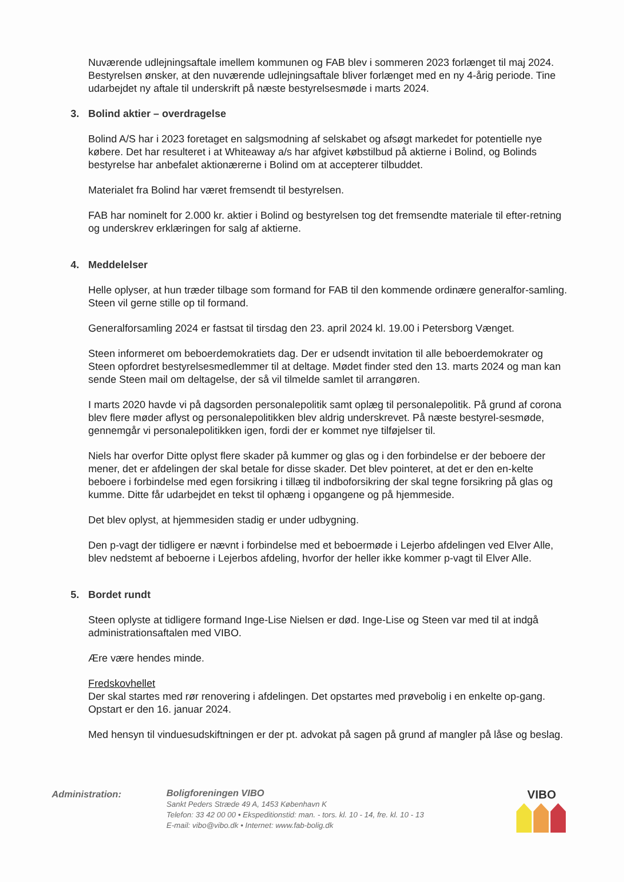Nuværende udlejningsaftale imellem kommunen og FAB blev i sommeren 2023 forlænget til maj 2024. Bestyrelsen ønsker, at den nuværende udlejningsaftale bliver forlænget med en ny 4-årig periode. Tine udarbejdet ny aftale til underskrift på næste bestyrelsesmøde i marts 2024.
3. Bolind aktier – overdragelse
Bolind A/S har i 2023 foretaget en salgsmodning af selskabet og afsøgt markedet for potentielle nye købere. Det har resulteret i at Whiteaway a/s har afgivet købstilbud på aktierne i Bolind, og Bolinds bestyrelse har anbefalet aktionærerne i Bolind om at accepterer tilbuddet.
Materialet fra Bolind har været fremsendt til bestyrelsen.
FAB har nominelt for 2.000 kr. aktier i Bolind og bestyrelsen tog det fremsendte materiale til efter-retning og underskrev erklæringen for salg af aktierne.
4. Meddelelser
Helle oplyser, at hun træder tilbage som formand for FAB til den kommende ordinære generalfor-samling. Steen vil gerne stille op til formand.
Generalforsamling 2024 er fastsat til tirsdag den 23. april 2024 kl. 19.00 i Petersborg Vænget.
Steen informeret om beboerdemokratiets dag. Der er udsendt invitation til alle beboerdemokrater og Steen opfordret bestyrelsesmedlemmer til at deltage. Mødet finder sted den 13. marts 2024 og man kan sende Steen mail om deltagelse, der så vil tilmelde samlet til arrangøren.
I marts 2020 havde vi på dagsorden personalepolitik samt oplæg til personalepolitik. På grund af corona blev flere møder aflyst og personalepolitikken blev aldrig underskrevet. På næste bestyrel-sesmøde, gennemgår vi personalepolitikken igen, fordi der er kommet nye tilføjelser til.
Niels har overfor Ditte oplyst flere skader på kummer og glas og i den forbindelse er der beboere der mener, det er afdelingen der skal betale for disse skader. Det blev pointeret, at det er den en-kelte beboere i forbindelse med egen forsikring i tillæg til indboforsikring der skal tegne forsikring på glas og kumme. Ditte får udarbejdet en tekst til ophæng i opgangene og på hjemmeside.
Det blev oplyst, at hjemmesiden stadig er under udbygning.
Den p-vagt der tidligere er nævnt i forbindelse med et beboermøde i Lejerbo afdelingen ved Elver Alle, blev nedstemt af beboerne i Lejerbos afdeling, hvorfor der heller ikke kommer p-vagt til Elver Alle.
5. Bordet rundt
Steen oplyste at tidligere formand Inge-Lise Nielsen er død. Inge-Lise og Steen var med til at indgå administrationsaftalen med VIBO.
Ære være hendes minde.
Fredskovhellet
Der skal startes med rør renovering i afdelingen. Det opstartes med prøvebolig i en enkelte op-gang. Opstart er den 16. januar 2024.
Med hensyn til vinduesudskiftningen er der pt. advokat på sagen på grund af mangler på låse og beslag.
Administration:
Boligforeningen VIBO
Sankt Peders Stræde 49 A, 1453 København K
Telefon: 33 42 00 00 • Ekspeditionstid: man. - tors. kl. 10 - 14, fre. kl. 10 - 13
E-mail: vibo@vibo.dk • Internet: www.fab-bolig.dk
VIBO